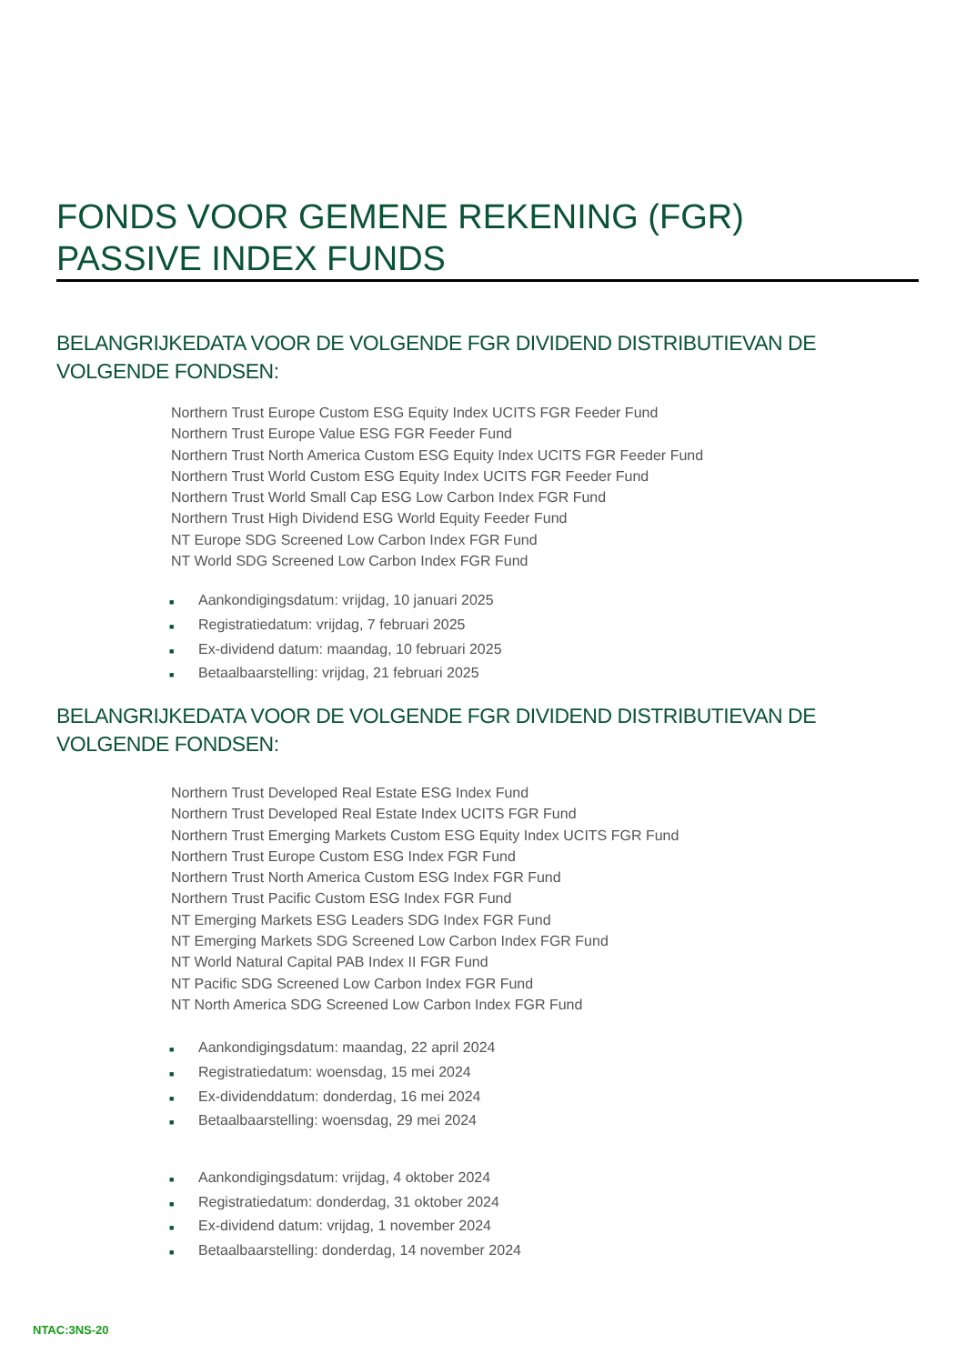FONDS VOOR GEMENE REKENING (FGR)
PASSIVE INDEX FUNDS
BELANGRIJKEDATA VOOR DE VOLGENDE FGR DIVIDEND DISTRIBUTIEVAN DE VOLGENDE FONDSEN:
Northern Trust Europe Custom ESG Equity Index UCITS FGR Feeder Fund
Northern Trust Europe Value ESG FGR Feeder Fund
Northern Trust North America Custom ESG Equity Index UCITS FGR Feeder Fund
Northern Trust World Custom ESG Equity Index UCITS FGR Feeder Fund
Northern Trust World Small Cap ESG Low Carbon Index FGR Fund
Northern Trust High Dividend ESG World Equity Feeder Fund
NT Europe SDG Screened Low Carbon Index FGR Fund
NT World SDG Screened Low Carbon Index FGR Fund
■ Aankondigingsdatum: vrijdag, 10 januari 2025
■ Registratiedatum: vrijdag, 7 februari 2025
■ Ex-dividend datum: maandag, 10 februari 2025
■ Betaalbaarstelling: vrijdag, 21 februari 2025
BELANGRIJKEDATA VOOR DE VOLGENDE FGR DIVIDEND DISTRIBUTIEVAN DE VOLGENDE FONDSEN:
Northern Trust Developed Real Estate ESG Index Fund
Northern Trust Developed Real Estate Index UCITS FGR Fund
Northern Trust Emerging Markets Custom ESG Equity Index UCITS FGR Fund
Northern Trust Europe Custom ESG Index FGR Fund
Northern Trust North America Custom ESG Index FGR Fund
Northern Trust Pacific Custom ESG Index FGR Fund
NT Emerging Markets ESG Leaders SDG Index FGR Fund
NT Emerging Markets SDG Screened Low Carbon Index FGR Fund
NT World Natural Capital PAB Index II FGR Fund
NT Pacific SDG Screened Low Carbon Index FGR Fund
NT North America SDG Screened Low Carbon Index FGR Fund
■ Aankondigingsdatum: maandag, 22 april 2024
■ Registratiedatum: woensdag, 15 mei 2024
■ Ex-dividenddatum: donderdag, 16 mei 2024
■ Betaalbaarstelling: woensdag, 29 mei 2024
■ Aankondigingsdatum: vrijdag, 4 oktober 2024
■ Registratiedatum: donderdag, 31 oktober 2024
■ Ex-dividend datum: vrijdag, 1 november 2024
■ Betaalbaarstelling: donderdag, 14 november 2024
NTAC:3NS-20